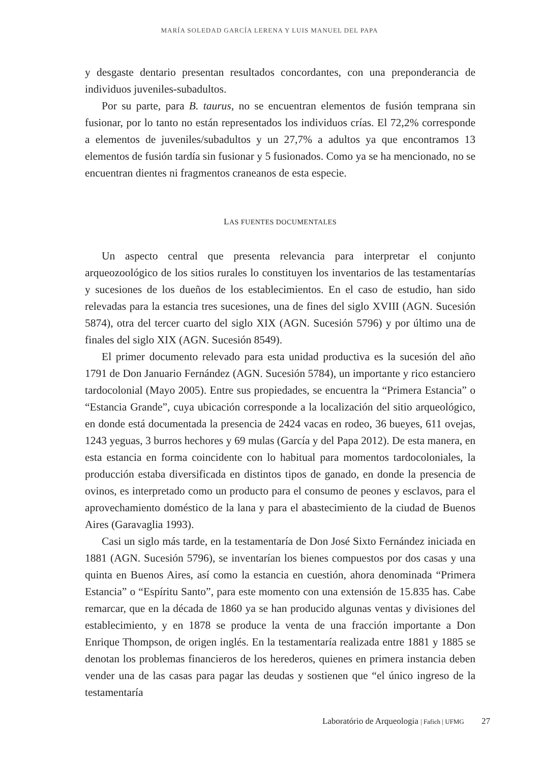MARÍA SOLEDAD GARCÍA LERENA Y LUIS MANUEL DEL PAPA
y desgaste dentario presentan resultados concordantes, con una preponderancia de individuos juveniles-subadultos.
Por su parte, para B. taurus, no se encuentran elementos de fusión temprana sin fusionar, por lo tanto no están representados los individuos crías. El 72,2% corresponde a elementos de juveniles/subadultos y un 27,7% a adultos ya que encontramos 13 elementos de fusión tardía sin fusionar y 5 fusionados. Como ya se ha mencionado, no se encuentran dientes ni fragmentos craneanos de esta especie.
LAS FUENTES DOCUMENTALES
Un aspecto central que presenta relevancia para interpretar el conjunto arqueozoológico de los sitios rurales lo constituyen los inventarios de las testamentarías y sucesiones de los dueños de los establecimientos. En el caso de estudio, han sido relevadas para la estancia tres sucesiones, una de fines del siglo XVIII (AGN. Sucesión 5874), otra del tercer cuarto del siglo XIX (AGN. Sucesión 5796) y por último una de finales del siglo XIX (AGN. Sucesión 8549).
El primer documento relevado para esta unidad productiva es la sucesión del año 1791 de Don Januario Fernández (AGN. Sucesión 5784), un importante y rico estanciero tardocolonial (Mayo 2005). Entre sus propiedades, se encuentra la “Primera Estancia” o “Estancia Grande”, cuya ubicación corresponde a la localización del sitio arqueológico, en donde está documentada la presencia de 2424 vacas en rodeo, 36 bueyes, 611 ovejas, 1243 yeguas, 3 burros hechores y 69 mulas (García y del Papa 2012). De esta manera, en esta estancia en forma coincidente con lo habitual para momentos tardocoloniales, la producción estaba diversificada en distintos tipos de ganado, en donde la presencia de ovinos, es interpretado como un producto para el consumo de peones y esclavos, para el aprovechamiento doméstico de la lana y para el abastecimiento de la ciudad de Buenos Aires (Garavaglia 1993).
Casi un siglo más tarde, en la testamentaría de Don José Sixto Fernández iniciada en 1881 (AGN. Sucesión 5796), se inventarían los bienes compuestos por dos casas y una quinta en Buenos Aires, así como la estancia en cuestión, ahora denominada “Primera Estancia” o “Espíritu Santo”, para este momento con una extensión de 15.835 has. Cabe remarcar, que en la década de 1860 ya se han producido algunas ventas y divisiones del establecimiento, y en 1878 se produce la venta de una fracción importante a Don Enrique Thompson, de origen inglés. En la testamentaría realizada entre 1881 y 1885 se denotan los problemas financieros de los herederos, quienes en primera instancia deben vender una de las casas para pagar las deudas y sostienen que “el único ingreso de la testamentaría
Laboratório de Arqueologia | Fafich | UFMG 27